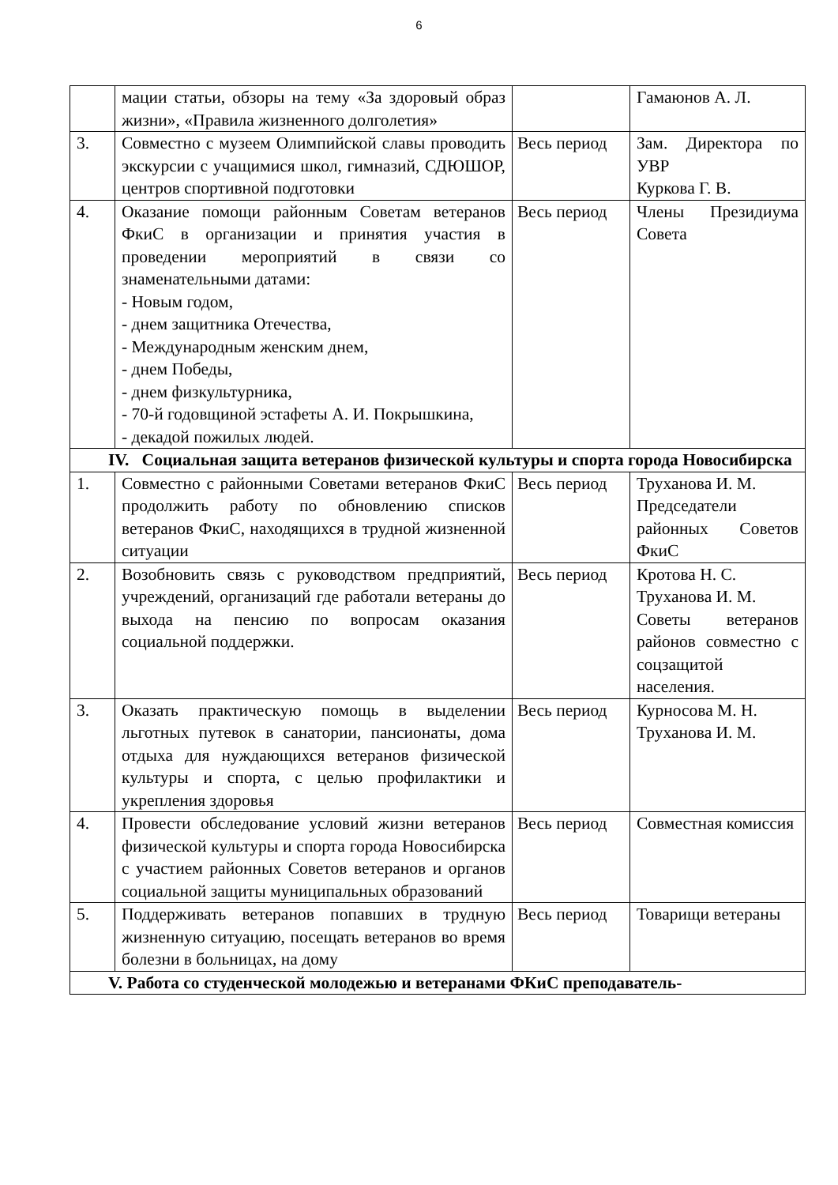6
| | мации статьи, обзоры на тему «За здоровый образ жизни», «Правила жизненного долголетия» | | Гамаюнов А. Л. |
| 3. | Совместно с музеем Олимпийской славы проводить экскурсии с учащимися школ, гимназий, СДЮШОР, центров спортивной подготовки | Весь период | Зам. Директора по УВР Куркова Г. В. |
| 4. | Оказание помощи районным Советам ветеранов ФкиС в организации и принятия участия в проведении мероприятий в связи со знаменательными датами: - Новым годом, - днем защитника Отечества, - Международным женским днем, - днем Победы, - днем физкультурника, - 70-й годовщиной эстафеты А. И. Покрышкина, - декадой пожилых людей. | Весь период | Члены Президиума Совета |
| IV. Социальная защита ветеранов физической культуры и спорта города Новосибирска | | | |
| 1. | Совместно с районными Советами ветеранов ФкиС продолжить работу по обновлению списков ветеранов ФкиС, находящихся в трудной жизненной ситуации | Весь период | Труханова И. М. Председатели районных Советов ФкиС |
| 2. | Возобновить связь с руководством предприятий, учреждений, организаций где работали ветераны до выхода на пенсию по вопросам оказания социальной поддержки. | Весь период | Кротова Н. С. Труханова И. М. Советы ветеранов районов совместно с соцзащитой населения. |
| 3. | Оказать практическую помощь в выделении льготных путевок в санатории, пансионаты, дома отдыха для нуждающихся ветеранов физической культуры и спорта, с целью профилактики и укрепления здоровья | Весь период | Курносова М. Н. Труханова И. М. |
| 4. | Провести обследование условий жизни ветеранов физической культуры и спорта города Новосибирска с участием районных Советов ветеранов и органов социальной защиты муниципальных образований | Весь период | Совместная комиссия |
| 5. | Поддерживать ветеранов попавших в трудную жизненную ситуацию, посещать ветеранов во время болезни в больницах, на дому | Весь период | Товарищи ветераны |
| V. Работа со студенческой молодежью и ветеранами ФКиС преподаватель- | | | |